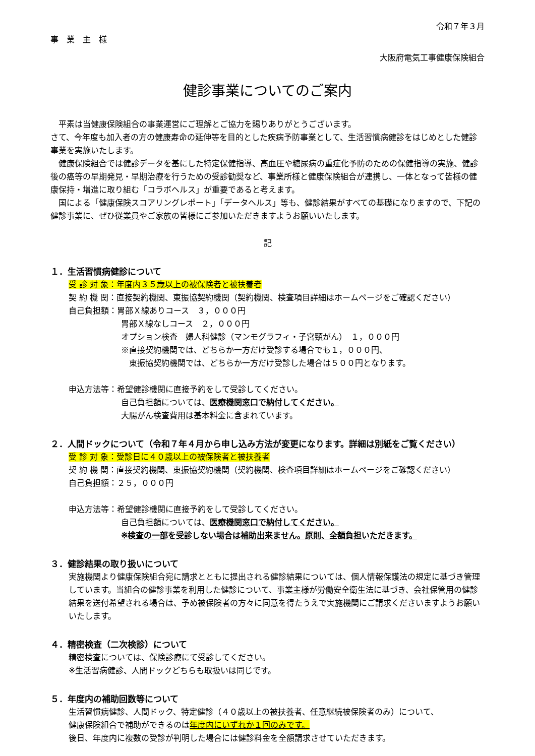令和７年３月
事　業　主　様
大阪府電気工事健康保険組合
健診事業についてのご案内
　平素は当健康保険組合の事業運営にご理解とご協力を賜りありがとうございます。
さて、今年度も加入者の方の健康寿命の延伸等を目的とした疾病予防事業として、生活習慣病健診をはじめとした健診事業を実施いたします。
　健康保険組合では健診データを基にした特定保健指導、高血圧や糖尿病の重症化予防のための保健指導の実施、健診後の癌等の早期発見・早期治療を行うための受診勧奨など、事業所様と健康保険組合が連携し、一体となって皆様の健康保持・増進に取り組む「コラボヘルス」が重要であると考えます。
　国による「健康保険スコアリングレポート」「データヘルス」等も、健診結果がすべての基礎になりますので、下記の健診事業に、ぜひ従業員やご家族の皆様にご参加いただきますようお願いいたします。
記
１．生活習慣病健診について
受 診 対 象：年度内３５歳以上の被保険者と被扶養者
契 約 機 関：直接契約機関、東振協契約機関（契約機関、検査項目詳細はホームページをご確認ください）
自己負担額：胃部Ｘ線ありコース　３，０００円
胃部Ｘ線なしコース　２，０００円
オプション検査　婦人科健診（マンモグラフィ・子宮頸がん）　１，０００円
※直接契約機関では、どちらか一方だけ受診する場合でも１，０００円、
　東振協契約機関では、どちらか一方だけ受診した場合は５００円となります。
申込方法等：希望健診機関に直接予約をして受診してください。
自己負担額については、医療機関窓口で納付してください。
大腸がん検査費用は基本料金に含まれています。
２．人間ドックについて（令和７年４月から申し込み方法が変更になります。詳細は別紙をご覧ください）
受 診 対 象：受診日に４０歳以上の被保険者と被扶養者
契 約 機 関：直接契約機関、東振協契約機関（契約機関、検査項目詳細はホームページをご確認ください）
自己負担額：２５，０００円
申込方法等：希望健診機関に直接予約をして受診してください。
自己負担額については、医療機関窓口で納付してください。
※検査の一部を受診しない場合は補助出来ません。原則、全額負担いただきます。
３．健診結果の取り扱いについて
実施機関より健康保険組合宛に請求とともに提出される健診結果については、個人情報保護法の規定に基づき管理しています。当組合の健診事業を利用した健診について、事業主様が労働安全衛生法に基づき、会社保管用の健診結果を送付希望される場合は、予め被保険者の方々に同意を得たうえで実施機関にご請求くださいますようお願いいたします。
４．精密検査（二次検診）について
精密検査については、保険診療にて受診してください。
※生活習病健診、人間ドックどちらも取扱いは同じです。
５．年度内の補助回数等について
生活習慣病健診、人間ドック、特定健診（４０歳以上の被扶養者、任意継続被保険者のみ）について、
健康保険組合で補助ができるのは年度内にいずれか１回のみです。
後日、年度内に複数の受診が判明した場合には健診料金を全額請求させていただきます。